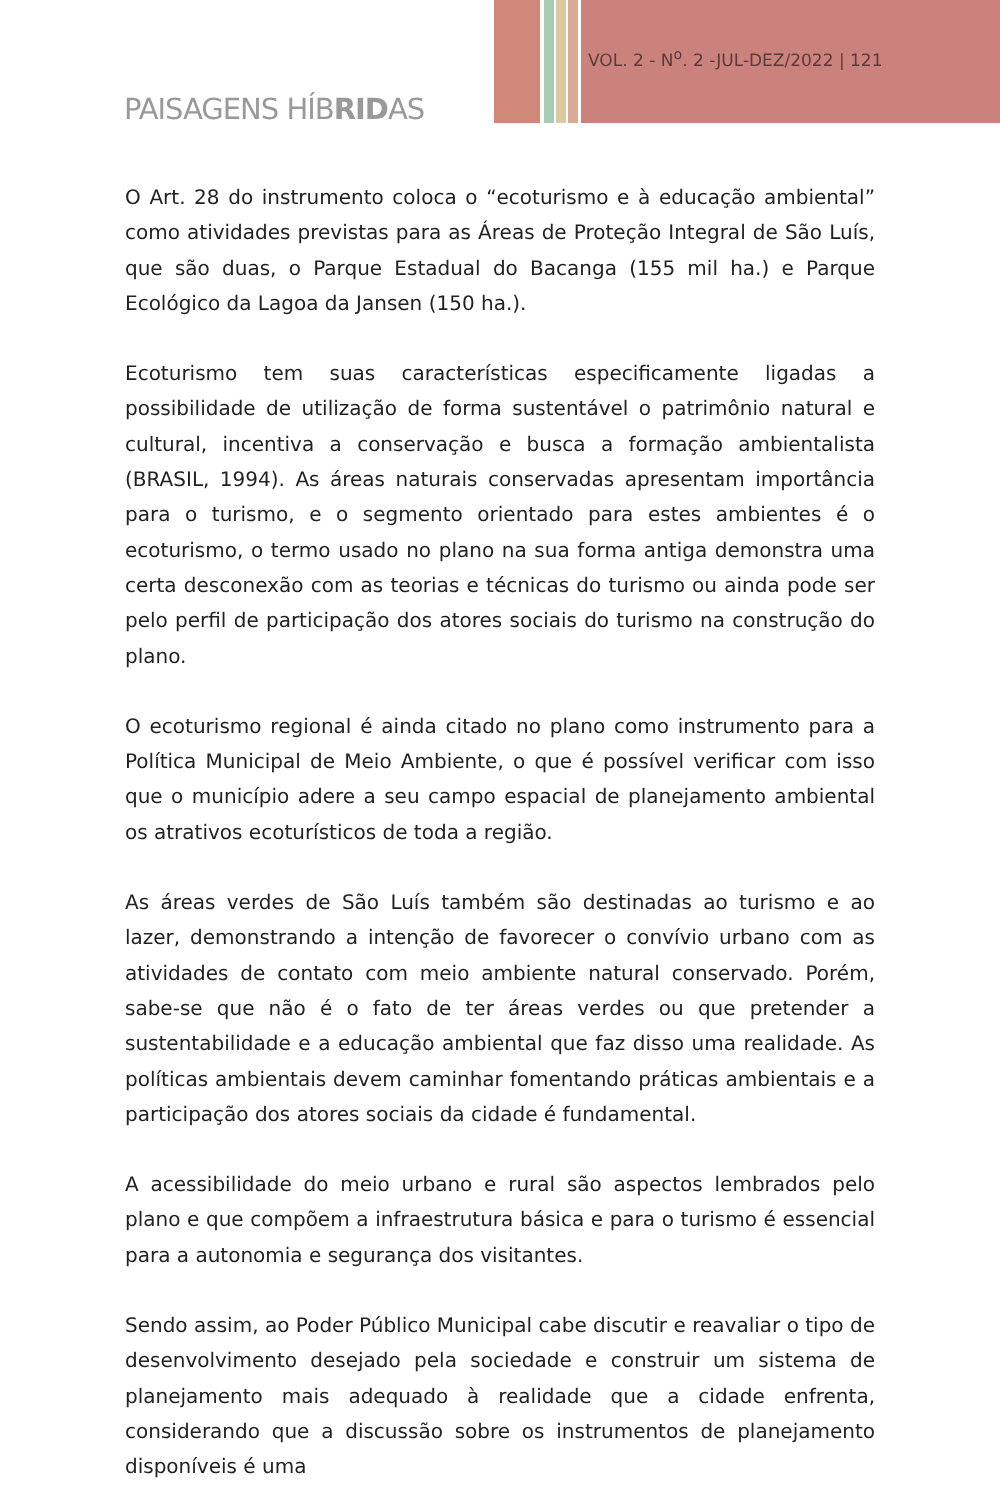VOL. 2 - N<sup>o</sup>. 2 -JUL-DEZ/2022 | 121
PAISAGENS HÍBRIDAS
O Art. 28 do instrumento coloca o “ecoturismo e à educação ambiental” como atividades previstas para as Áreas de Proteção Integral de São Luís, que são duas, o Parque Estadual do Bacanga (155 mil ha.) e Parque Ecológico da Lagoa da Jansen (150 ha.).
Ecoturismo tem suas características especificamente ligadas a possibilidade de utilização de forma sustentável o patrimônio natural e cultural, incentiva a conservação e busca a formação ambientalista (BRASIL, 1994). As áreas naturais conservadas apresentam importância para o turismo, e o segmento orientado para estes ambientes é o ecoturismo, o termo usado no plano na sua forma antiga demonstra uma certa desconexão com as teorias e técnicas do turismo ou ainda pode ser pelo perfil de participação dos atores sociais do turismo na construção do plano.
O ecoturismo regional é ainda citado no plano como instrumento para a Política Municipal de Meio Ambiente, o que é possível verificar com isso que o município adere a seu campo espacial de planejamento ambiental os atrativos ecoturísticos de toda a região.
As áreas verdes de São Luís também são destinadas ao turismo e ao lazer, demonstrando a intenção de favorecer o convívio urbano com as atividades de contato com meio ambiente natural conservado. Porém, sabe-se que não é o fato de ter áreas verdes ou que pretender a sustentabilidade e a educação ambiental que faz disso uma realidade. As políticas ambientais devem caminhar fomentando práticas ambientais e a participação dos atores sociais da cidade é fundamental.
A acessibilidade do meio urbano e rural são aspectos lembrados pelo plano e que compõem a infraestrutura básica e para o turismo é essencial para a autonomia e segurança dos visitantes.
Sendo assim, ao Poder Público Municipal cabe discutir e reavaliar o tipo de desenvolvimento desejado pela sociedade e construir um sistema de planejamento mais adequado à realidade que a cidade enfrenta, considerando que a discussão sobre os instrumentos de planejamento disponíveis é uma